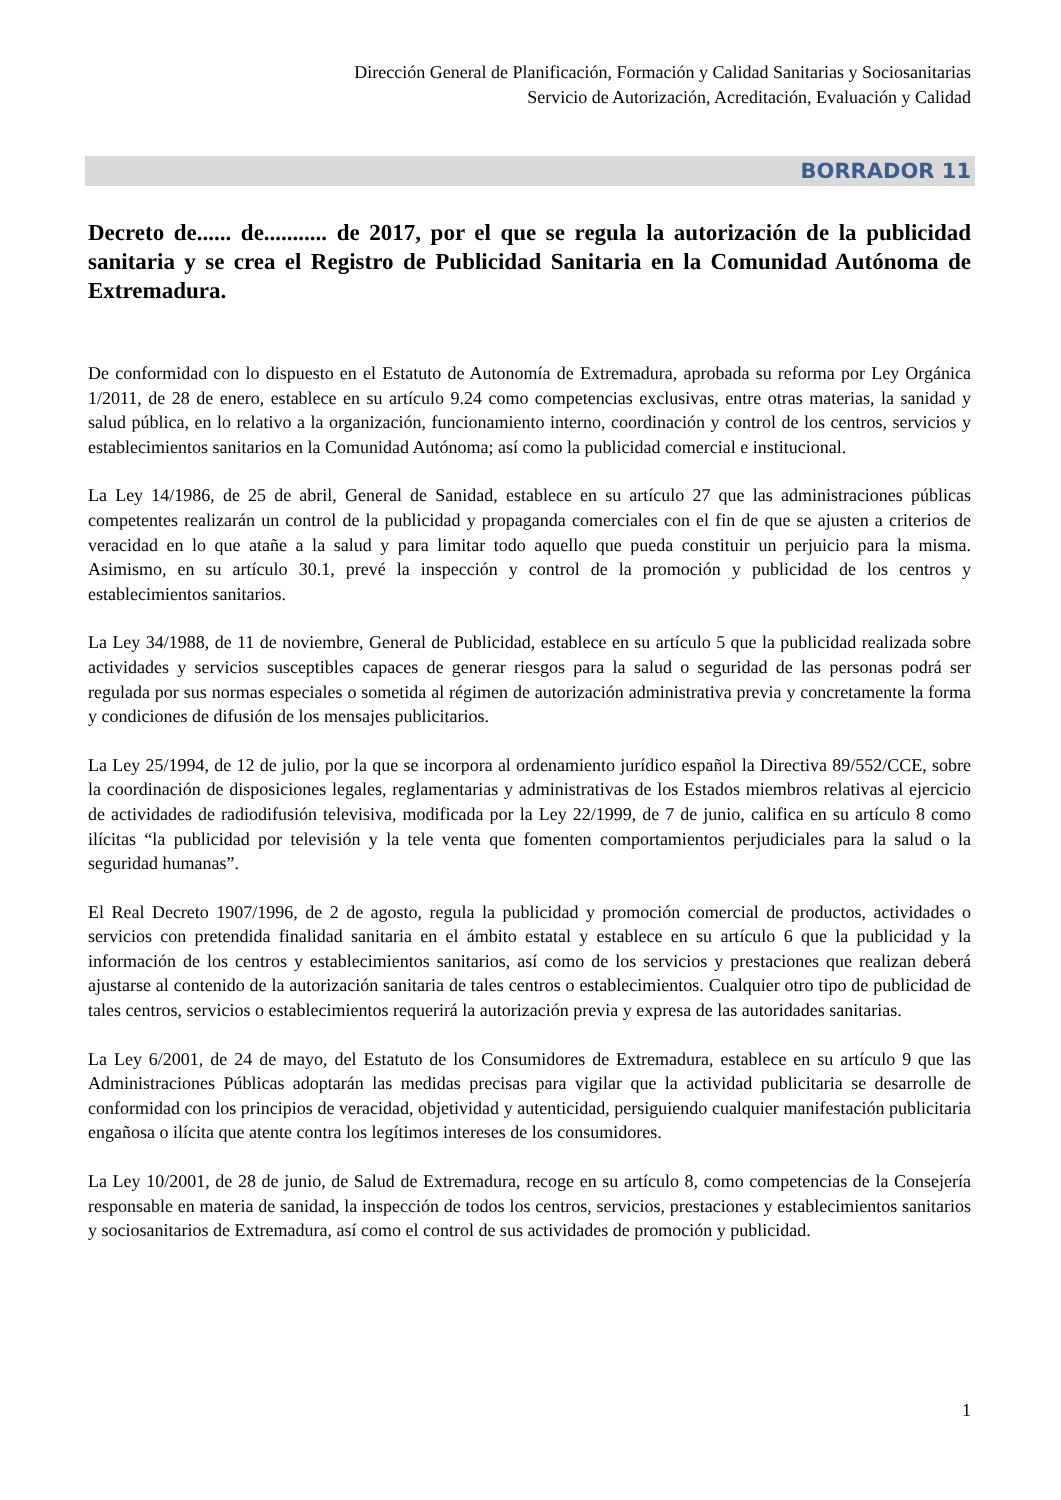Dirección General de Planificación, Formación y Calidad Sanitarias y Sociosanitarias
Servicio de Autorización, Acreditación, Evaluación y Calidad
BORRADOR 11
Decreto de...... de........... de 2017, por el que se regula la autorización de la publicidad sanitaria y se crea el Registro de Publicidad Sanitaria en la Comunidad Autónoma de Extremadura.
De conformidad con lo dispuesto en el Estatuto de Autonomía de Extremadura, aprobada su reforma por Ley Orgánica 1/2011, de 28 de enero, establece en su artículo 9.24 como competencias exclusivas, entre otras materias, la sanidad y salud pública, en lo relativo a la organización, funcionamiento interno, coordinación y control de los centros, servicios y establecimientos sanitarios en la Comunidad Autónoma; así como la publicidad comercial e institucional.
La Ley 14/1986, de 25 de abril, General de Sanidad, establece en su artículo 27 que las administraciones públicas competentes realizarán un control de la publicidad y propaganda comerciales con el fin de que se ajusten a criterios de veracidad en lo que atañe a la salud y para limitar todo aquello que pueda constituir un perjuicio para la misma. Asimismo, en su artículo 30.1, prevé la inspección y control de la promoción y publicidad de los centros y establecimientos sanitarios.
La Ley 34/1988, de 11 de noviembre, General de Publicidad, establece en su artículo 5 que la publicidad realizada sobre actividades y servicios susceptibles capaces de generar riesgos para la salud o seguridad de las personas podrá ser regulada por sus normas especiales o sometida al régimen de autorización administrativa previa y concretamente la forma y condiciones de difusión de los mensajes publicitarios.
La Ley 25/1994, de 12 de julio, por la que se incorpora al ordenamiento jurídico español la Directiva 89/552/CCE, sobre la coordinación de disposiciones legales, reglamentarias y administrativas de los Estados miembros relativas al ejercicio de actividades de radiodifusión televisiva, modificada por la Ley 22/1999, de 7 de junio, califica en su artículo 8 como ilícitas “la publicidad por televisión y la tele venta que fomenten comportamientos perjudiciales para la salud o la seguridad humanas”.
El Real Decreto 1907/1996, de 2 de agosto, regula la publicidad y promoción comercial de productos, actividades o servicios con pretendida finalidad sanitaria en el ámbito estatal y establece en su artículo 6 que la publicidad y la información de los centros y establecimientos sanitarios, así como de los servicios y prestaciones que realizan deberá ajustarse al contenido de la autorización sanitaria de tales centros o establecimientos. Cualquier otro tipo de publicidad de tales centros, servicios o establecimientos requerirá la autorización previa y expresa de las autoridades sanitarias.
La Ley 6/2001, de 24 de mayo, del Estatuto de los Consumidores de Extremadura, establece en su artículo 9 que las Administraciones Públicas adoptarán las medidas precisas para vigilar que la actividad publicitaria se desarrolle de conformidad con los principios de veracidad, objetividad y autenticidad, persiguiendo cualquier manifestación publicitaria engañosa o ilícita que atente contra los legítimos intereses de los consumidores.
La Ley 10/2001, de 28 de junio, de Salud de Extremadura, recoge en su artículo 8, como competencias de la Consejería responsable en materia de sanidad, la inspección de todos los centros, servicios, prestaciones y establecimientos sanitarios y sociosanitarios de Extremadura, así como el control de sus actividades de promoción y publicidad.
1